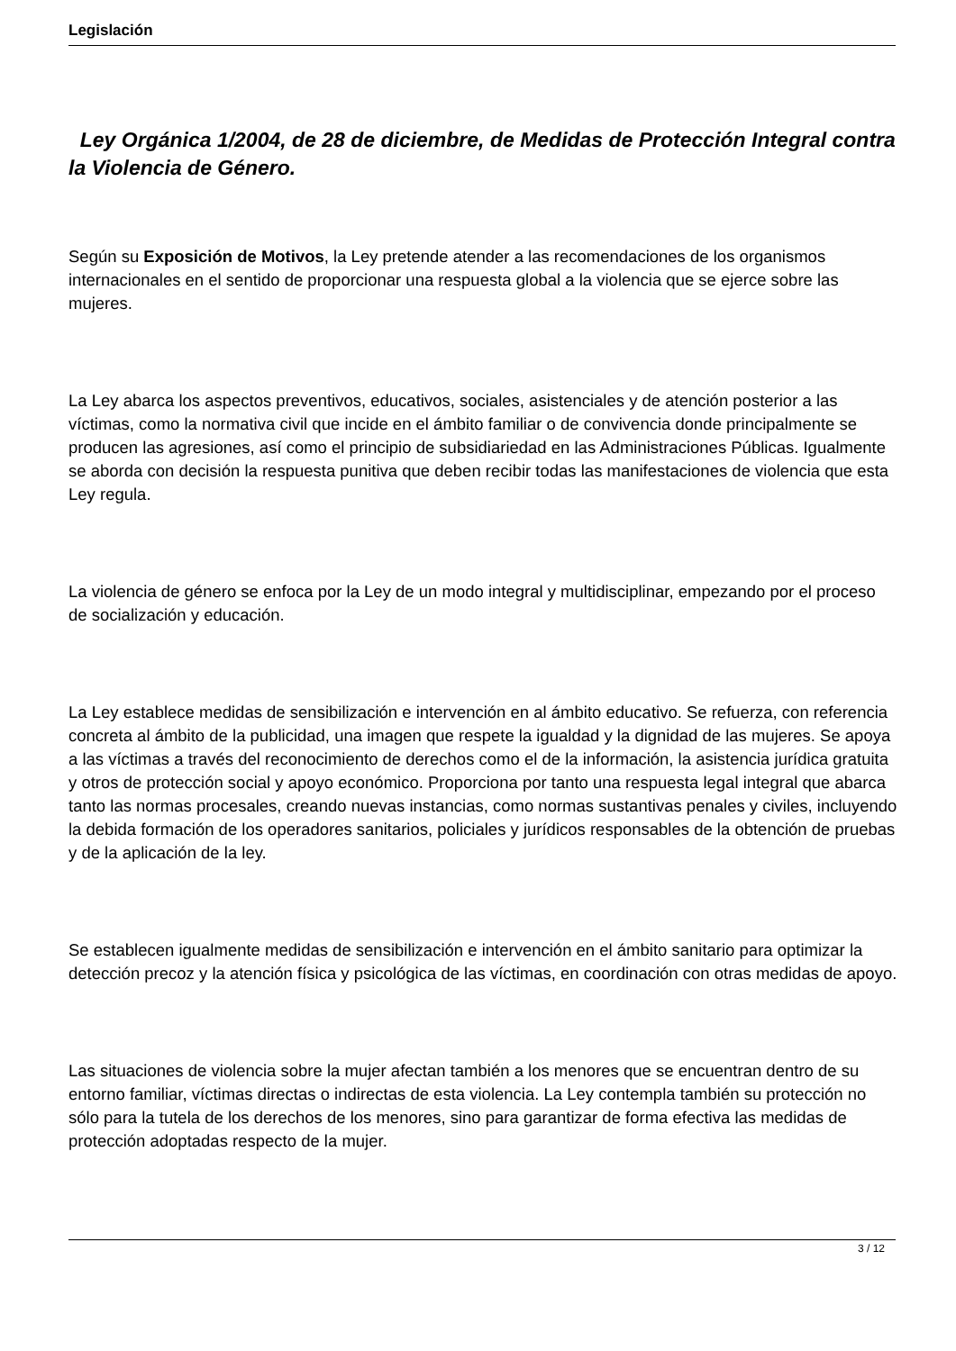Legislación
Ley Orgánica 1/2004, de 28 de diciembre, de Medidas de Protección Integral contra la Violencia de Género.
Según su Exposición de Motivos, la Ley pretende atender a las recomendaciones de los organismos internacionales en el sentido de proporcionar una respuesta global a la violencia que se ejerce sobre las mujeres.
La Ley abarca los aspectos preventivos, educativos, sociales, asistenciales y de atención posterior a las víctimas, como la normativa civil que incide en el ámbito familiar o de convivencia donde principalmente se producen las agresiones, así como el principio de subsidiariedad en las Administraciones Públicas. Igualmente se aborda con decisión la respuesta punitiva que deben recibir todas las manifestaciones de violencia que esta Ley regula.
La violencia de género se enfoca por la Ley de un modo integral y multidisciplinar, empezando por el proceso de socialización y educación.
La Ley establece medidas de sensibilización e intervención en al ámbito educativo. Se refuerza, con referencia concreta al ámbito de la publicidad, una imagen que respete la igualdad y la dignidad de las mujeres. Se apoya a las víctimas a través del reconocimiento de derechos como el de la información, la asistencia jurídica gratuita y otros de protección social y apoyo económico. Proporciona por tanto una respuesta legal integral que abarca tanto las normas procesales, creando nuevas instancias, como normas sustantivas penales y civiles, incluyendo la debida formación de los operadores sanitarios, policiales y jurídicos responsables de la obtención de pruebas y de la aplicación de la ley.
Se establecen igualmente medidas de sensibilización e intervención en el ámbito sanitario para optimizar la detección precoz y la atención física y psicológica de las víctimas, en coordinación con otras medidas de apoyo.
Las situaciones de violencia sobre la mujer afectan también a los menores que se encuentran dentro de su entorno familiar, víctimas directas o indirectas de esta violencia. La Ley contempla también su protección no sólo para la tutela de los derechos de los menores, sino para garantizar de forma efectiva las medidas de protección adoptadas respecto de la mujer.
3 / 12